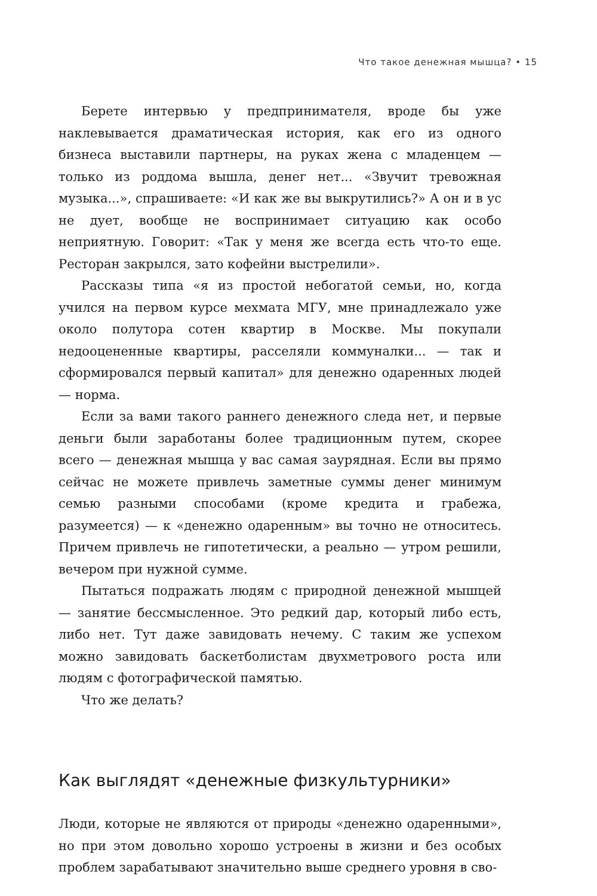Что такое денежная мышца? • 15
Берете интервью у предпринимателя, вроде бы уже наклевывается драматическая история, как его из одного бизнеса выставили партнеры, на руках жена с младенцем — только из роддома вышла, денег нет... «Звучит тревожная музыка...», спрашиваете: «И как же вы выкрутились?» А он и в ус не дует, вообще не воспринимает ситуацию как особо неприятную. Говорит: «Так у меня же всегда есть что-то еще. Ресторан закрылся, зато кофейни выстрелили».
Рассказы типа «я из простой небогатой семьи, но, когда учился на первом курсе мехмата МГУ, мне принадлежало уже около полутора сотен квартир в Москве. Мы покупали недооцененные квартиры, расселяли коммуналки... — так и сформировался первый капитал» для денежно одаренных людей — норма.
Если за вами такого раннего денежного следа нет, и первые деньги были заработаны более традиционным путем, скорее всего — денежная мышца у вас самая заурядная. Если вы прямо сейчас не можете привлечь заметные суммы денег минимум семью разными способами (кроме кредита и грабежа, разумеется) — к «денежно одаренным» вы точно не относитесь. Причем привлечь не гипотетически, а реально — утром решили, вечером при нужной сумме.
Пытаться подражать людям с природной денежной мышцей — занятие бессмысленное. Это редкий дар, который либо есть, либо нет. Тут даже завидовать нечему. С таким же успехом можно завидовать баскетболистам двухметрового роста или людям с фотографической памятью.
Что же делать?
Как выглядят «денежные физкультурники»
Люди, которые не являются от природы «денежно одаренными», но при этом довольно хорошо устроены в жизни и без особых проблем зарабатывают значительно выше среднего уровня в сво-